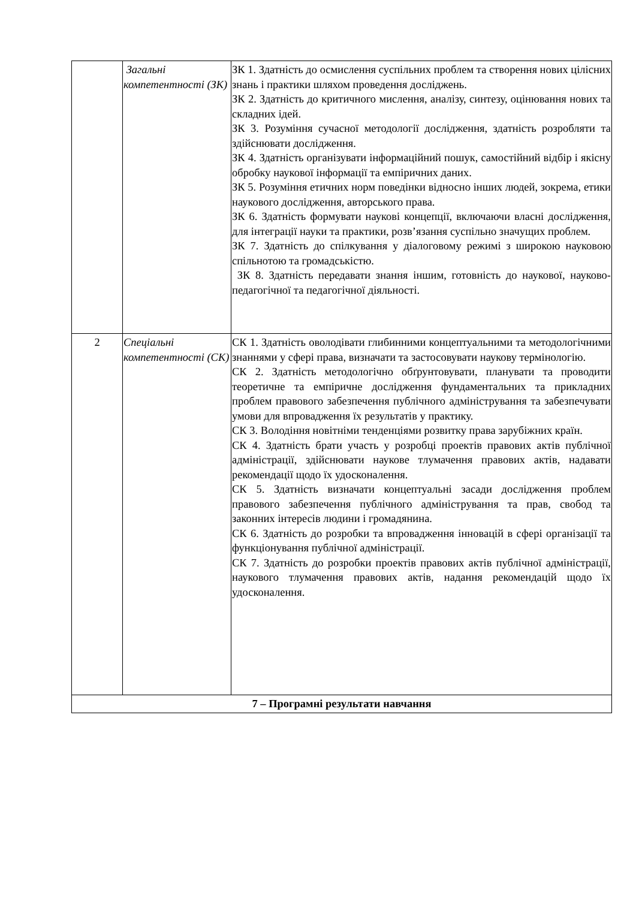| | Загальні компетентності (ЗК) | ЗК 1. Здатність до осмислення суспільних проблем та створення нових цілісних знань і практики шляхом проведення досліджень. ЗК 2. Здатність до критичного мислення, аналізу, синтезу, оцінювання нових та складних ідей. ЗК 3. Розуміння сучасної методології дослідження, здатність розробляти та здійснювати дослідження. ЗК 4. Здатність організувати інформаційний пошук, самостійний відбір і якісну обробку наукової інформації та емпіричних даних. ЗК 5. Розуміння етичних норм поведінки відносно інших людей, зокрема, етики наукового дослідження, авторського права. ЗК 6. Здатність формувати наукові концепції, включаючи власні дослідження, для інтеграції науки та практики, розв’язання суспільно значущих проблем. ЗК 7. Здатність до спілкування у діалоговому режимі з широкою науковою спільнотою та громадськістю. ЗК 8. Здатність передавати знання іншим, готовність до наукової, науково-педагогічної та педагогічної діяльності. |
| 2 | Спеціальні компетентності (СК) | СК 1. Здатність оволодівати глибинними концептуальними та методологічними знаннями у сфері права, визначати та застосовувати наукову термінологію. СК 2. Здатність методологічно обґрунтовувати, планувати та проводити теоретичне та емпіричне дослідження фундаментальних та прикладних проблем правового забезпечення публічного адміністрування та забезпечувати умови для впровадження їх результатів у практику. СК 3. Володіння новітніми тенденціями розвитку права зарубіжних країн. СК 4. Здатність брати участь у розробці проектів правових актів публічної адміністрації, здійснювати наукове тлумачення правових актів, надавати рекомендації щодо їх удосконалення. СК 5. Здатність визначати концептуальні засади дослідження проблем правового забезпечення публічного адміністрування та прав, свобод та законних інтересів людини і громадянина. СК 6. Здатність до розробки та впровадження інновацій в сфері організації та функціонування публічної адміністрації. СК 7. Здатність до розробки проектів правових актів публічної адміністрації, наукового тлумачення правових актів, надання рекомендацій щодо їх удосконалення. |
| 7 – Програмні результати навчання | | |